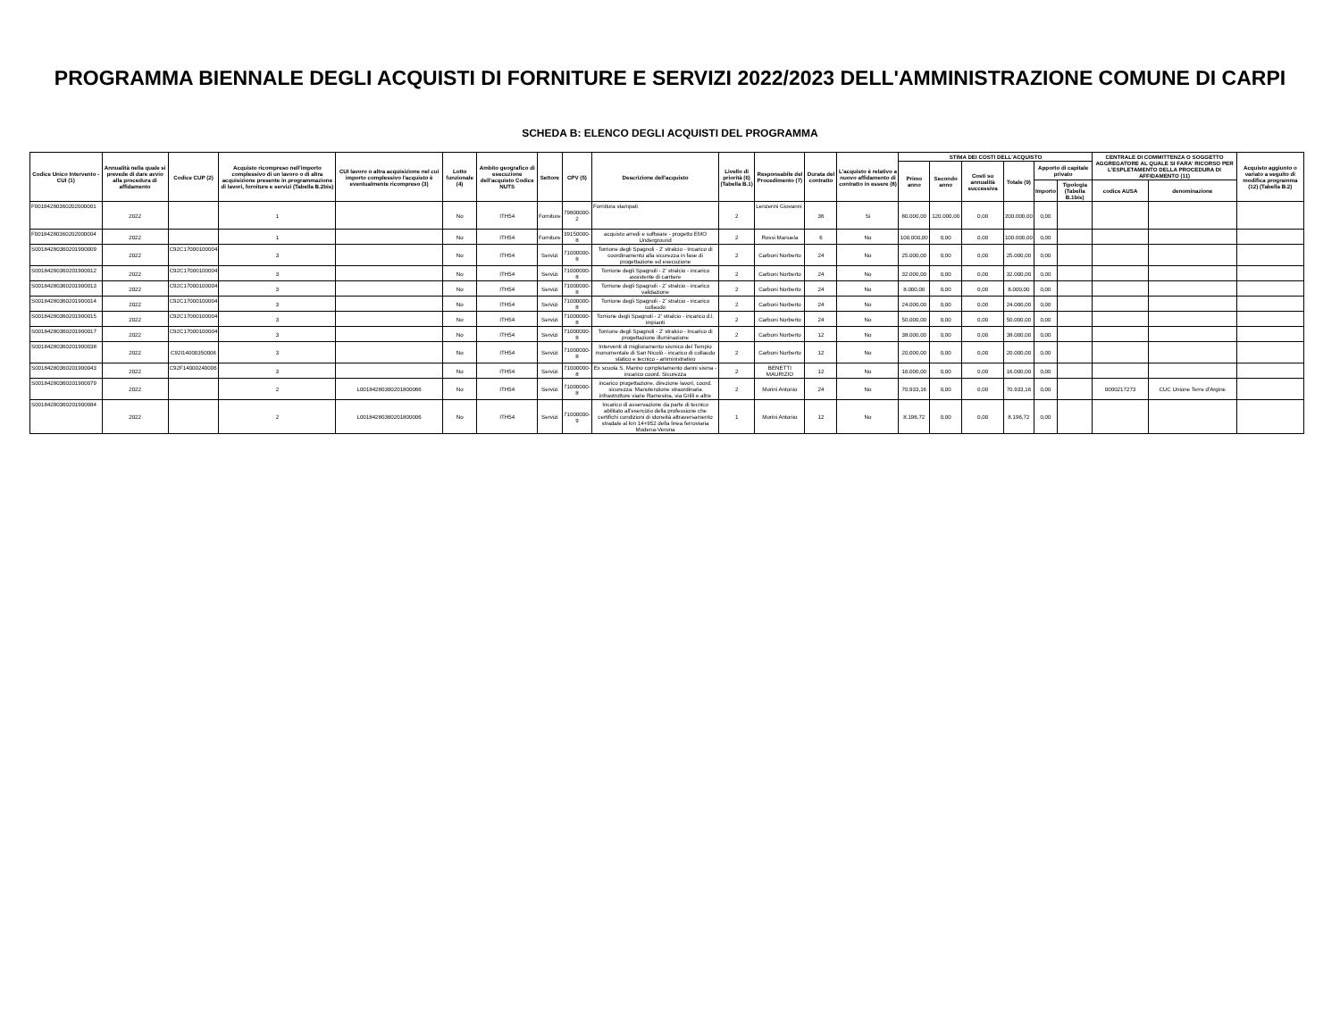PROGRAMMA BIENNALE DEGLI ACQUISTI DI FORNITURE E SERVIZI 2022/2023 DELL'AMMINISTRAZIONE COMUNE DI CARPI
SCHEDA B: ELENCO DEGLI ACQUISTI DEL PROGRAMMA
| Codice Unico Intervento - CUI (1) | Annualità nella quale si prevede di dare avvio alla procedura di affidamento | Codice CUP (2) | Acquisto ricompreso nell'importo complessivo di un lavoro o di altra acquisizione presente in programmazione di lavori, forniture e servizi (Tabella B.2bis) | CUI lavoro o altra acquisizione nel cui importo complessivo l'acquisto è eventualmente ricompreso (3) | Lotto funzionale (4) | Ambito geografico di esecuzione dell'acquisto Codice NUTS | Settore | CPV (5) | Descrizione dell'acquisto | Livello di priorità (6) (Tabella B.1) | Responsabile del Procedimento (7) | Durata del contratto | L'acquisto è relativo a nuovo affidamento di contratto in essere (8) | STIMA DEI COSTI DELL'ACQUISTO | | | | | | CENTRALE DI COMMITTENZA O SOGGETTO AGGREGATORE AL QUALE SI FARA' RICORSO PER L'ESPLETAMENTO DELLA PROCEDURA DI AFFIDAMENTO (11) | | Acquisto aggiunto o variato a seguito di modifica programma (12) (Tabella B.2) |
| --- | --- | --- | --- | --- | --- | --- | --- | --- | --- | --- | --- | --- | --- | --- | --- | --- | --- | --- | --- | --- | --- | --- |
| | | | | | | | | | | | | | | Primo anno | Secondo anno | Costi su annualità successiva | Totale (9) | Apporto di capitale privato | | | | |
| | | | | | | | | | | | | | | | | | | Importo | Tipologia (Tabella B.1bis) | codice AUSA | denominazione | |
| F00184280360202000001 | 2022 | | 1 | | No | ITH54 | Forniture | 79800000-2 | Fornitura stampati | 2 | Lenzerini Giovanni | 36 | Si | 80.000,00 | 120.000,00 | 0,00 | 200.000,00 | 0,00 | | | | |
| F00184280360202000004 | 2022 | | 1 | | No | ITH54 | Forniture | 39150000-8 | acquisto arredi e software - progetto EMO Underground | 2 | Rossi Manuela | 6 | No | 100.000,00 | 0,00 | 0,00 | 100.000,00 | 0,00 | | | | |
| S00184280360201900009 | 2022 | C92C17000100004 | 3 | | No | ITH54 | Servizi | 71000000-8 | Torrione degli Spagnoli - 2' stralcio - Incarico di coordinamento alla sicurezza in fase di progettazione ed esecuzione | 2 | Carboni Norberto | 24 | No | 25.000,00 | 0,00 | 0,00 | 25.000,00 | 0,00 | | | | |
| S00184280360201900012 | 2022 | C92C17000100004 | 3 | | No | ITH54 | Servizi | 71000000-8 | Torrione degli Spagnoli - 2' stralcio - incarico assistente di cantiere | 2 | Carboni Norberto | 24 | No | 32.000,00 | 0,00 | 0,00 | 32.000,00 | 0,00 | | | | |
| S00184280360201900013 | 2022 | C92C17000100004 | 3 | | No | ITH54 | Servizi | 71000000-8 | Torrione degli Spagnoli - 2' stralcio - incarico validazione | 2 | Carboni Norberto | 24 | No | 8.000,00 | 0,00 | 0,00 | 8.000,00 | 0,00 | | | | |
| S00184280360201900014 | 2022 | C92C17000100004 | 3 | | No | ITH54 | Servizi | 71000000-8 | Torrione degli Spagnoli - 2' stralcio - incarico collaudo | 2 | Carboni Norberto | 24 | No | 24.000,00 | 0,00 | 0,00 | 24.000,00 | 0,00 | | | | |
| S00184280360201900015 | 2022 | C92C17000100004 | 3 | | No | ITH54 | Servizi | 71000000-8 | Torrione degli Spagnoli - 2' stralcio - incarico d.l. impianti | 2 | Carboni Norberto | 24 | No | 50.000,00 | 0,00 | 0,00 | 50.000,00 | 0,00 | | | | |
| S00184280360201900017 | 2022 | C92C17000100004 | 3 | | No | ITH54 | Servizi | 71000000-8 | Torrione degli Spagnoli - 2' stralcio - Incarico di progettazione illuminazione | 2 | Carboni Norberto | 12 | No | 38.000,00 | 0,00 | 0,00 | 38.000,00 | 0,00 | | | | |
| S00184280360201900038 | 2022 | C92I14000350006 | 3 | | No | ITH54 | Servizi | 71000000-8 | Interventi di miglioramento sismico del Tempio monumentale di San Nicolò - incarico di collaudo statico e tecnico - amministrativo | 2 | Carboni Norberto | 12 | No | 20.000,00 | 0,00 | 0,00 | 20.000,00 | 0,00 | | | | |
| S00184280360201900043 | 2022 | C92F14000240006 | 3 | | No | ITH54 | Servizi | 71000000-8 | Ex scuola S. Marino completamento danni sisma - incarico coord. Sicurezza | 2 | BENETTI MAURIZIO | 12 | No | 16.000,00 | 0,00 | 0,00 | 16.000,00 | 0,00 | | | | |
| S00184280360201900079 | 2022 | | 2 | L00184280360201800066 | No | ITH54 | Servizi | 71000000-8 | incarico progettazione, direzione lavori, coord. sicurezza: Manutenzione straordinaria infrastrutture viarie Ramesina, via Grilli e altre | 2 | Morini Antonio | 24 | No | 70.933,16 | 0,00 | 0,00 | 70.933,16 | 0,00 | | 0000217273 | CUC Unione Terre d'Argine | |
| S00184280360201900084 | 2022 | | 2 | L00184280360201800006 | No | ITH54 | Servizi | 71000000-9 | Incarico di asservazione da parte di tecnico abilitato all'esercizio della professione che certifichi condizioni di idoneità attraversamento stradale al km 14+952 della linea ferroviaria Modena-Verona | 1 | Morini Antonio | 12 | No | 8.196,72 | 0,00 | 0,00 | 8.196,72 | 0,00 | | | | |